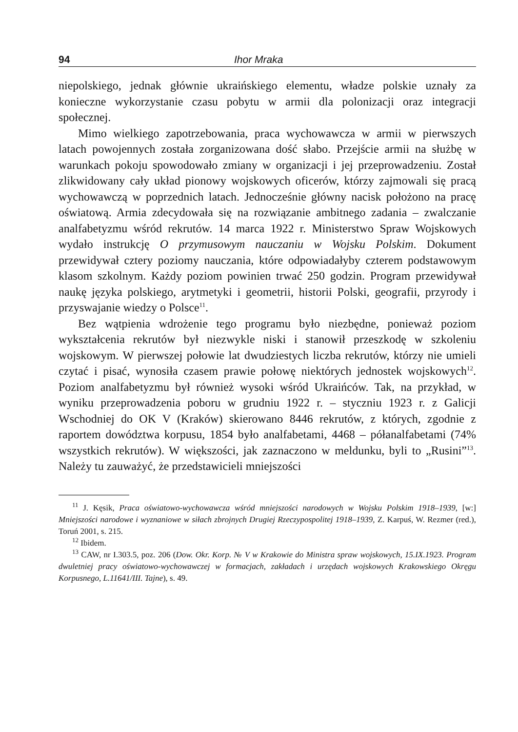94 Ihor Mraka
niepolskiego, jednak głównie ukraińskiego elementu, władze polskie uznały za konieczne wykorzystanie czasu pobytu w armii dla polonizacji oraz integracji społecznej.
Mimo wielkiego zapotrzebowania, praca wychowawcza w armii w pierwszych latach powojennych została zorganizowana dość słabo. Przejście armii na służbę w warunkach pokoju spowodowało zmiany w organizacji i jej przeprowadzeniu. Został zlikwidowany cały układ pionowy wojskowych oficerów, którzy zajmowali się pracą wychowawczą w poprzednich latach. Jednocześnie główny nacisk położono na pracę oświatową. Armia zdecydowała się na rozwiązanie ambitnego zadania – zwalczanie analfabetyzmu wśród rekrutów. 14 marca 1922 r. Ministerstwo Spraw Wojskowych wydało instrukcję O przymusowym nauczaniu w Wojsku Polskim. Dokument przewidywał cztery poziomy nauczania, które odpowiadałyby czterem podstawowym klasom szkolnym. Każdy poziom powinien trwać 250 godzin. Program przewidywał naukę języka polskiego, arytmetyki i geometrii, historii Polski, geografii, przyrody i przyswajanie wiedzy o Polsce<sup>11</sup>.
Bez wątpienia wdrożenie tego programu było niezbędne, ponieważ poziom wykształcenia rekrutów był niezwykle niski i stanowił przeszkodę w szkoleniu wojskowym. W pierwszej połowie lat dwudziestych liczba rekrutów, którzy nie umieli czytać i pisać, wynosiła czasem prawie połowę niektórych jednostek wojskowych<sup>12</sup>. Poziom analfabetyzmu był również wysoki wśród Ukraińców. Tak, na przykład, w wyniku przeprowadzenia poboru w grudniu 1922 r. – styczniu 1923 r. z Galicji Wschodniej do OK V (Kraków) skierowano 8446 rekrutów, z których, zgodnie z raportem dowództwa korpusu, 1854 było analfabetami, 4468 – półanalfabetami (74% wszystkich rekrutów). W większości, jak zaznaczono w meldunku, byli to „Rusini”<sup>13</sup>. Należy tu zauważyć, że przedstawicieli mniejszości
<sup>11</sup> J. Kęsik, Praca oświatowo-wychowawcza wśród mniejszości narodowych w Wojsku Polskim 1918–1939, [w:] Mniejszości narodowe i wyznaniowe w siłach zbrojnych Drugiej Rzeczypospolitej 1918–1939, Z. Karpuś, W. Rezmer (red.), Toruń 2001, s. 215.
<sup>12</sup> Ibidem.
<sup>13</sup> CAW, nr I.303.5, poz. 206 (Dow. Okr. Korp. № V w Krakowie do Ministra spraw wojskowych, 15.IX.1923. Program dwuletniej pracy oświatowo-wychowawczej w formacjach, zakładach i urzędach wojskowych Krakowskiego Okręgu Korpusnego, L.11641/III. Tajne), s. 49.